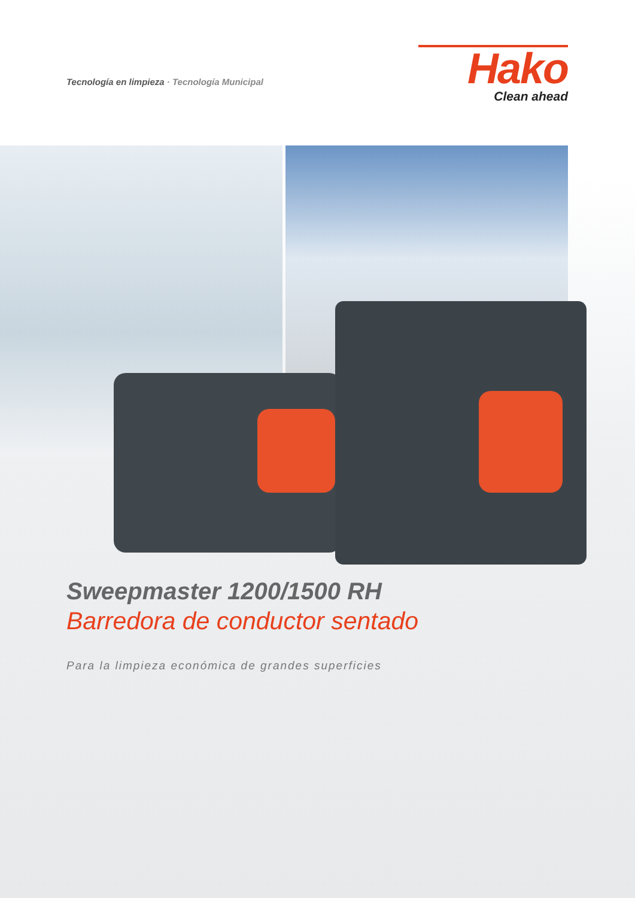Tecnología en limpieza · Tecnología Municipal
Hako
Clean ahead
Sweepmaster 1200/1500 RH
Barredora de conductor sentado
Para la limpieza económica de grandes superficies